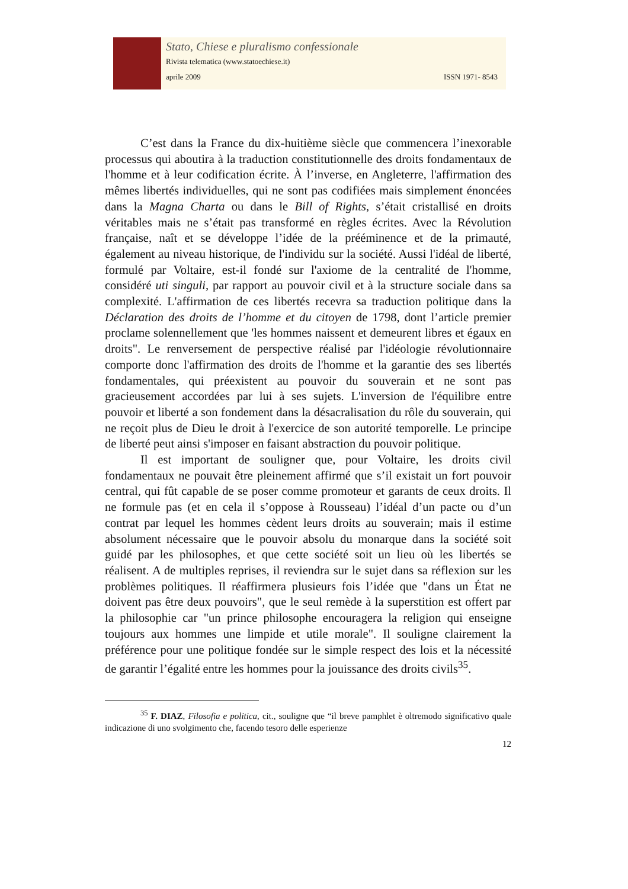Stato, Chiese e pluralismo confessionale
Rivista telematica (www.statoechiese.it)
aprile 2009 ISSN 1971- 8543
C’est dans la France du dix-huitième siècle que commencera l’inexorable processus qui aboutira à la traduction constitutionnelle des droits fondamentaux de l'homme et à leur codification écrite. À l’inverse, en Angleterre, l'affirmation des mêmes libertés individuelles, qui ne sont pas codifiées mais simplement énoncées dans la Magna Charta ou dans le Bill of Rights, s’était cristallisé en droits véritables mais ne s’était pas transformé en règles écrites. Avec la Révolution française, naît et se développe l’idée de la prééminence et de la primauté, également au niveau historique, de l'individu sur la société. Aussi l'idéal de liberté, formulé par Voltaire, est-il fondé sur l'axiome de la centralité de l'homme, considéré uti singuli, par rapport au pouvoir civil et à la structure sociale dans sa complexité. L'affirmation de ces libertés recevra sa traduction politique dans la Déclaration des droits de l’homme et du citoyen de 1798, dont l’article premier proclame solennellement que 'les hommes naissent et demeurent libres et égaux en droits". Le renversement de perspective réalisé par l'idéologie révolutionnaire comporte donc l'affirmation des droits de l'homme et la garantie des ses libertés fondamentales, qui préexistent au pouvoir du souverain et ne sont pas gracieusement accordées par lui à ses sujets. L'inversion de l'équilibre entre pouvoir et liberté a son fondement dans la désacralisation du rôle du souverain, qui ne reçoit plus de Dieu le droit à l'exercice de son autorité temporelle. Le principe de liberté peut ainsi s'imposer en faisant abstraction du pouvoir politique.
Il est important de souligner que, pour Voltaire, les droits civil fondamentaux ne pouvait être pleinement affirmé que s’il existait un fort pouvoir central, qui fût capable de se poser comme promoteur et garants de ceux droits. Il ne formule pas (et en cela il s’oppose à Rousseau) l’idéal d’un pacte ou d’un contrat par lequel les hommes cèdent leurs droits au souverain; mais il estime absolument nécessaire que le pouvoir absolu du monarque dans la société soit guidé par les philosophes, et que cette société soit un lieu où les libertés se réalisent. A de multiples reprises, il reviendra sur le sujet dans sa réflexion sur les problèmes politiques. Il réaffirmera plusieurs fois l’idée que "dans un État ne doivent pas être deux pouvoirs", que le seul remède à la superstition est offert par la philosophie car "un prince philosophe encouragera la religion qui enseigne toujours aux hommes une limpide et utile morale". Il souligne clairement la préférence pour une politique fondée sur le simple respect des lois et la nécessité de garantir l’égalité entre les hommes pour la jouissance des droits civils<sup>35</sup>.
<sup>35</sup> F. DIAZ, Filosofia e politica, cit., souligne que “il breve pamphlet è oltremodo significativo quale indicazione di uno svolgimento che, facendo tesoro delle esperienze
12